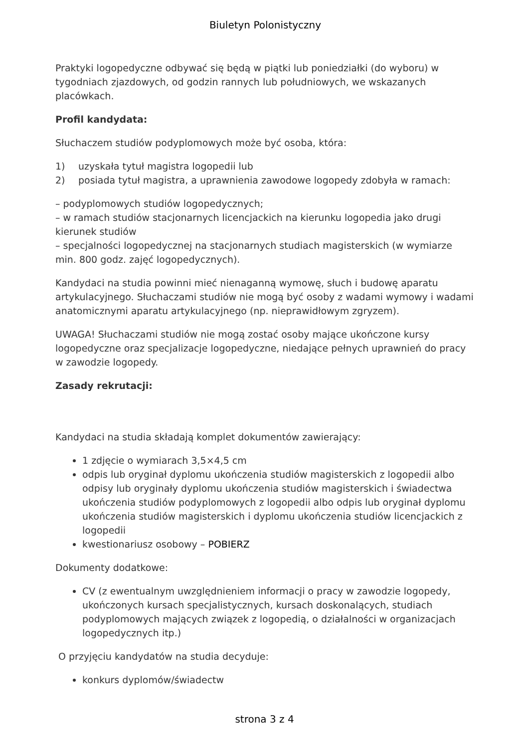Biuletyn Polonistyczny
Praktyki logopedyczne odbywać się będą w piątki lub poniedziałki (do wyboru) w tygodniach zjazdowych, od godzin rannych lub południowych, we wskazanych placówkach.
Profil kandydata:
Słuchaczem studiów podyplomowych może być osoba, która:
1) uzyskała tytuł magistra logopedii lub
2) posiada tytuł magistra, a uprawnienia zawodowe logopedy zdobyła w ramach:
– podyplomowych studiów logopedycznych;
– w ramach studiów stacjonarnych licencjackich na kierunku logopedia jako drugi kierunek studiów
– specjalności logopedycznej na stacjonarnych studiach magisterskich (w wymiarze min. 800 godz. zajęć logopedycznych).
Kandydaci na studia powinni mieć nienaganną wymowę, słuch i budowę aparatu artykulacyjnego. Słuchaczami studiów nie mogą być osoby z wadami wymowy i wadami anatomicznymi aparatu artykulacyjnego (np. nieprawidłowym zgryzem).
UWAGA! Słuchaczami studiów nie mogą zostać osoby mające ukończone kursy logopedyczne oraz specjalizacje logopedyczne, niedające pełnych uprawnień do pracy w zawodzie logopedy.
Zasady rekrutacji:
Kandydaci na studia składają komplet dokumentów zawierający:
1 zdjęcie o wymiarach 3,5×4,5 cm
odpis lub oryginał dyplomu ukończenia studiów magisterskich z logopedii albo odpisy lub oryginały dyplomu ukończenia studiów magisterskich i świadectwa ukończenia studiów podyplomowych z logopedii albo odpis lub oryginał dyplomu ukończenia studiów magisterskich i dyplomu ukończenia studiów licencjackich z logopedii
kwestionariusz osobowy – POBIERZ
Dokumenty dodatkowe:
CV (z ewentualnym uwzględnieniem informacji o pracy w zawodzie logopedy, ukończonych kursach specjalistycznych, kursach doskonalących, studiach podyplomowych mających związek z logopedią, o działalności w organizacjach logopedycznych itp.)
O przyjęciu kandydatów na studia decyduje:
konkurs dyplomów/świadectw
strona 3 z 4